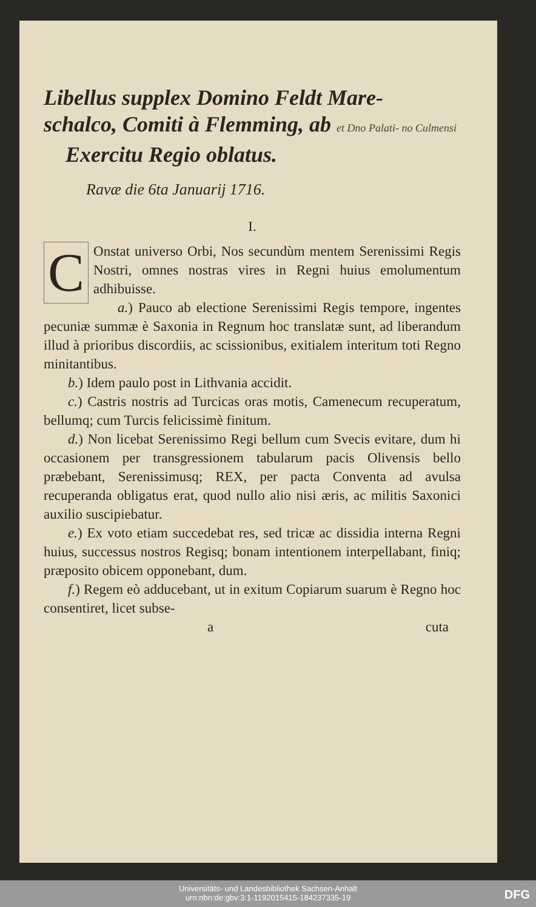Libellus supplex Domino Feldt Mare-
schalco, Comiti à Flemming, ab et Dno Palati- no Culmensi
Exercitu Regio oblatus.
Ravæ die 6ta Januarij 1716.
I.
COnstat universo Orbi, Nos secundùm mentem Serenissimi Regis Nostri, omnes nostras vires in Regni huius emolumentum adhibuisse.
a.) Pauco ab electione Serenissimi Regis tempore, ingentes pecuniæ summæ è Saxonia in Regnum hoc translatæ sunt, ad liberandum illud à prioribus discordiis, ac scissionibus, exitialem interitum toti Regno minitantibus.
b.) Idem paulo post in Lithvania accidit.
c.) Castris nostris ad Turcicas oras motis, Camenecum recuperatum, bellumq; cum Turcis felicissimè finitum.
d.) Non licebat Serenissimo Regi bellum cum Svecis evitare, dum hi occasionem per transgressionem tabularum pacis Olivensis bello præbebant, Serenissimusq; REX, per pacta Conventa ad avulsa recuperanda obligatus erat, quod nullo alio nisi æris, ac militis Saxonici auxilio suscipiebatur.
e.) Ex voto etiam succedebat res, sed tricæ ac dissidia interna Regni huius, successus nostros Regisq; bonam intentionem interpellabant, finiq; præposito obicem opponebant, dum.
f.) Regem eò adducebant, ut in exitum Copiarum suarum è Regno hoc consentiret, licet subse-
a cuta
Universitäts- und Landesbibliothek Sachsen-Anhalt
urn:nbn:de:gbv:3:1-1192015415-184237335-19
DFG